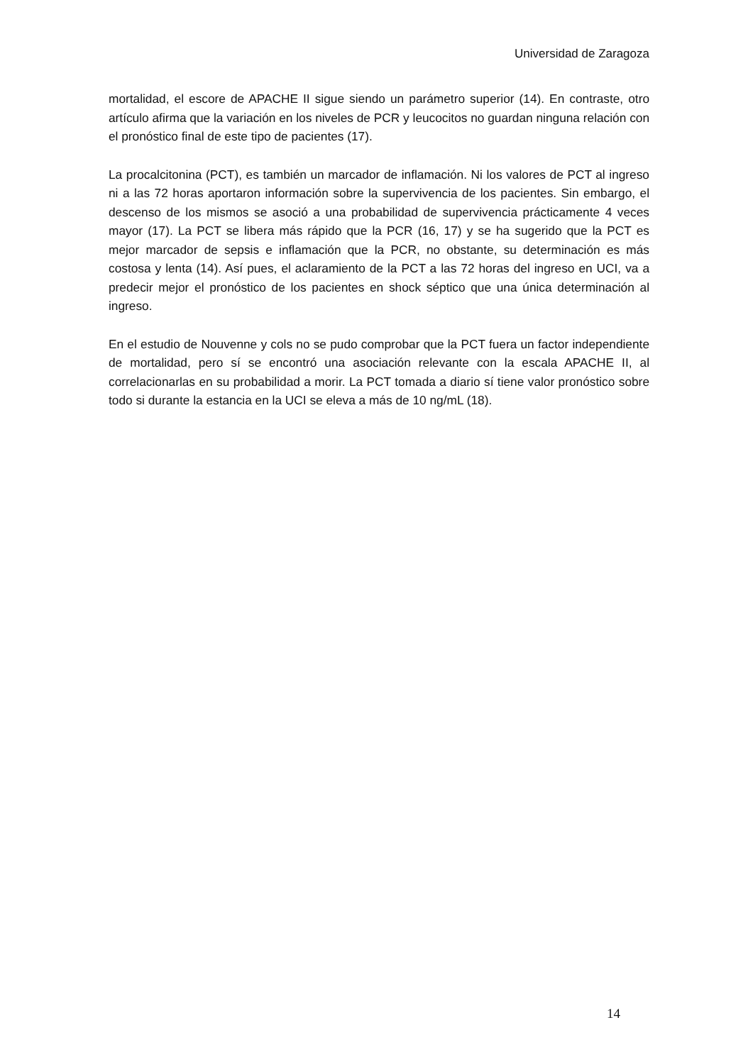Universidad de Zaragoza
mortalidad, el escore de APACHE II sigue siendo un parámetro superior (14). En contraste, otro artículo afirma que la variación en los niveles de PCR y leucocitos no guardan ninguna relación con el pronóstico final de este tipo de pacientes (17).
La procalcitonina (PCT), es también un marcador de inflamación. Ni los valores de PCT al ingreso ni a las 72 horas aportaron información sobre la supervivencia de los pacientes. Sin embargo, el descenso de los mismos se asoció a una probabilidad de supervivencia prácticamente 4 veces mayor (17). La PCT se libera más rápido que la PCR (16, 17) y se ha sugerido que la PCT es mejor marcador de sepsis e inflamación que la PCR, no obstante, su determinación es más costosa y lenta (14). Así pues, el aclaramiento de la PCT a las 72 horas del ingreso en UCI, va a predecir mejor el pronóstico de los pacientes en shock séptico que una única determinación al ingreso.
En el estudio de Nouvenne y cols no se pudo comprobar que la PCT fuera un factor independiente de mortalidad, pero sí se encontró una asociación relevante con la escala APACHE II, al correlacionarlas en su probabilidad a morir. La PCT tomada a diario sí tiene valor pronóstico sobre todo si durante la estancia en la UCI se eleva a más de 10 ng/mL (18).
14